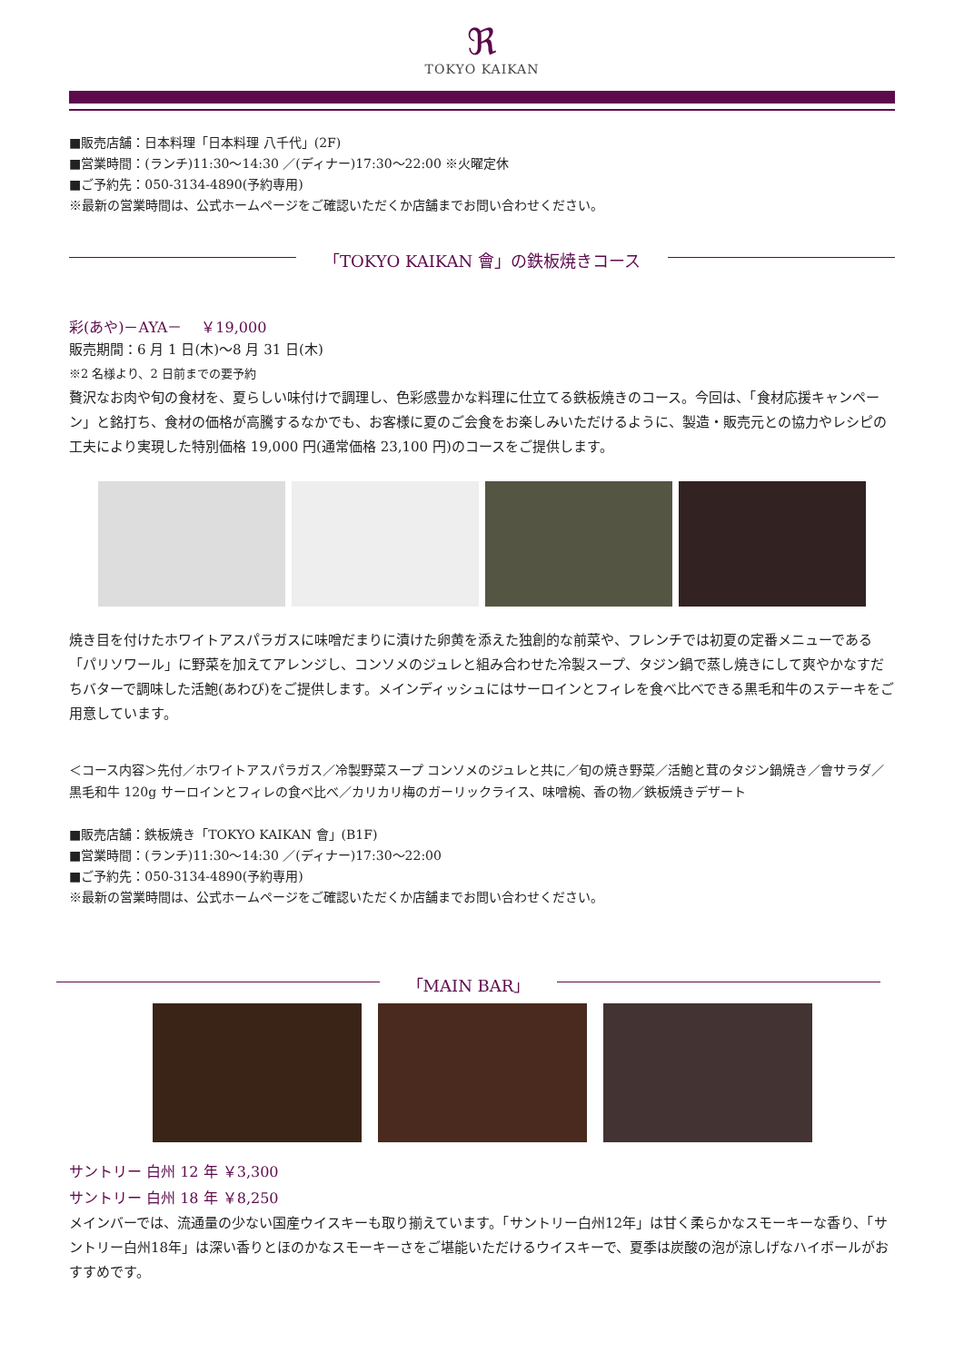ℜ
TOKYO KAIKAN
■販売店舗：日本料理「日本料理 八千代」(2F)
■営業時間：(ランチ)11:30～14:30 ／(ディナー)17:30～22:00 ※火曜定休
■ご予約先：050-3134-4890(予約専用)
※最新の営業時間は、公式ホームページをご確認いただくか店舗までお問い合わせください。
「TOKYO KAIKAN 會」の鉄板焼きコース
彩(あや)－AYA－　 ￥19,000
販売期間：6 月 1 日(木)～8 月 31 日(木)
※2 名様より、2 日前までの要予約
贅沢なお肉や旬の食材を、夏らしい味付けで調理し、色彩感豊かな料理に仕立てる鉄板焼きのコース。今回は、「食材応援キャンペーン」と銘打ち、食材の価格が高騰するなかでも、お客様に夏のご会食をお楽しみいただけるように、製造・販売元との協力やレシピの工夫により実現した特別価格 19,000 円(通常価格 23,100 円)のコースをご提供します。
焼き目を付けたホワイトアスパラガスに味噌だまりに漬けた卵黄を添えた独創的な前菜や、フレンチでは初夏の定番メニューである「パリソワール」に野菜を加えてアレンジし、コンソメのジュレと組み合わせた冷製スープ、タジン鍋で蒸し焼きにして爽やかなすだちバターで調味した活鮑(あわび)をご提供します。メインディッシュにはサーロインとフィレを食べ比べできる黒毛和牛のステーキをご用意しています。
＜コース内容＞先付／ホワイトアスパラガス／冷製野菜スープ コンソメのジュレと共に／旬の焼き野菜／活鮑と茸のタジン鍋焼き／會サラダ／黒毛和牛 120g サーロインとフィレの食べ比べ／カリカリ梅のガーリックライス、味噌椀、香の物／鉄板焼きデザート
■販売店舗：鉄板焼き「TOKYO KAIKAN 會」(B1F)
■営業時間：(ランチ)11:30～14:30 ／(ディナー)17:30～22:00
■ご予約先：050-3134-4890(予約専用)
※最新の営業時間は、公式ホームページをご確認いただくか店舗までお問い合わせください。
「MAIN BAR」
サントリー 白州 12 年 ￥3,300
サントリー 白州 18 年 ￥8,250
メインバーでは、流通量の少ない国産ウイスキーも取り揃えています。「サントリー白州12年」は甘く柔らかなスモーキーな香り、「サントリー白州18年」は深い香りとほのかなスモーキーさをご堪能いただけるウイスキーで、夏季は炭酸の泡が涼しげなハイボールがおすすめです。